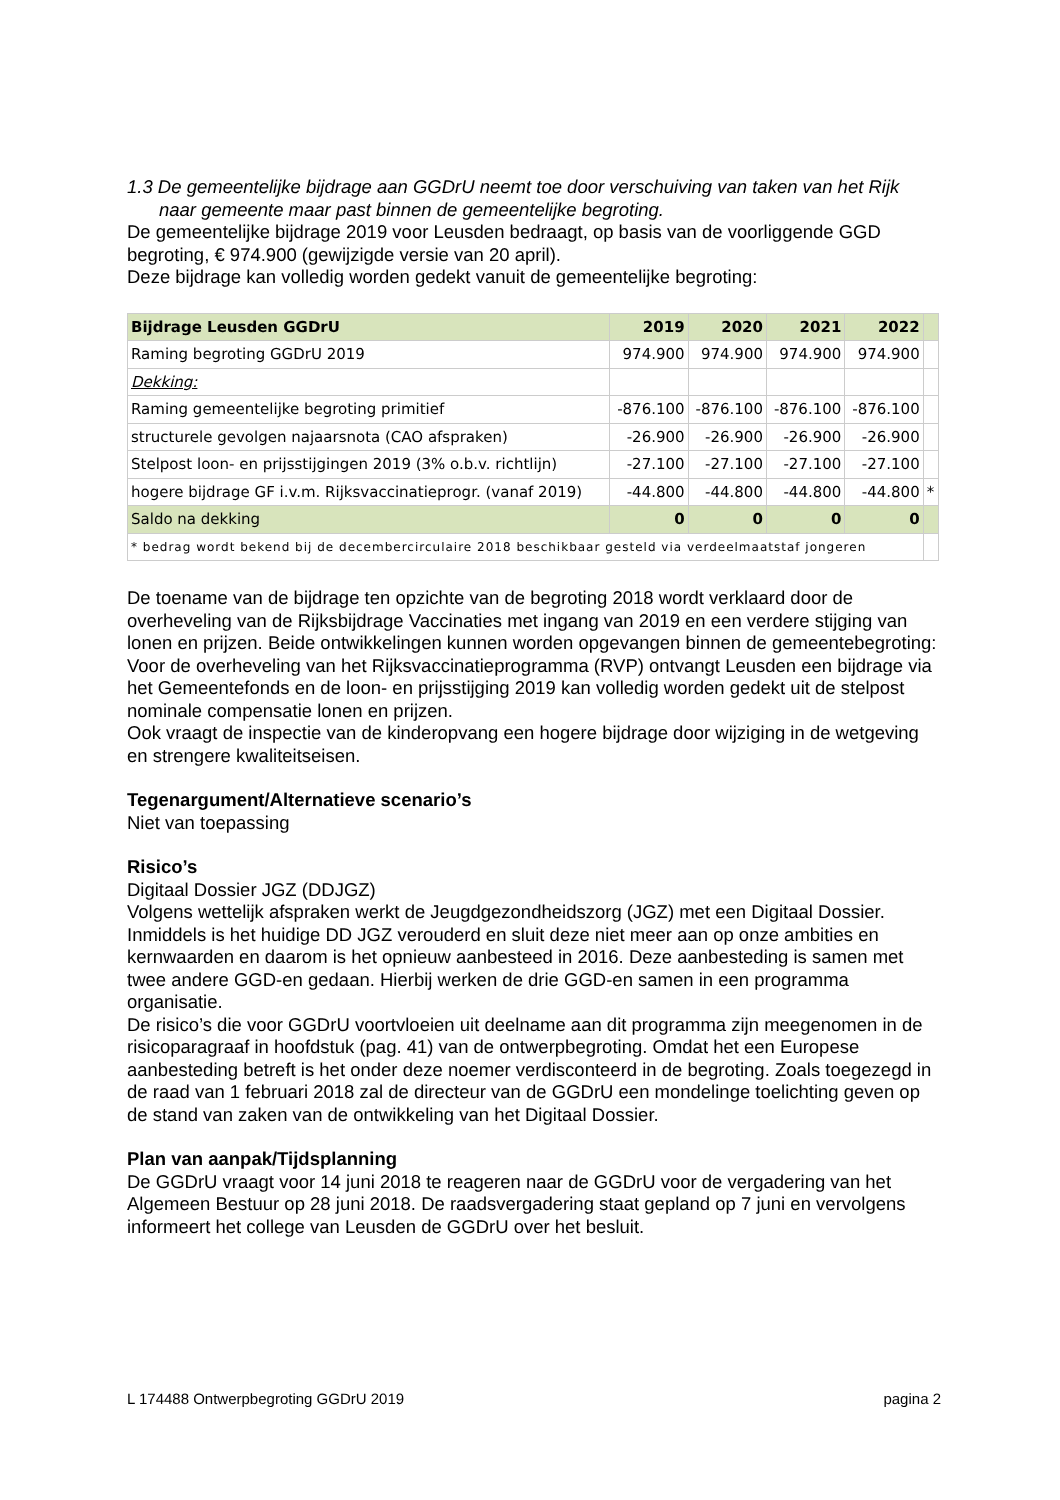1.3 De gemeentelijke bijdrage aan GGDrU neemt toe door verschuiving van taken van het Rijk naar gemeente maar past binnen de gemeentelijke begroting.
De gemeentelijke bijdrage 2019 voor Leusden bedraagt, op basis van de voorliggende GGD begroting, € 974.900 (gewijzigde versie van 20 april).
Deze bijdrage kan volledig worden gedekt vanuit de gemeentelijke begroting:
| Bijdrage Leusden GGDrU | 2019 | 2020 | 2021 | 2022 | |
| Raming begroting GGDrU 2019 | 974.900 | 974.900 | 974.900 | 974.900 | |
| Dekking: | | | | | |
| Raming gemeentelijke begroting primitief | -876.100 | -876.100 | -876.100 | -876.100 | |
| structurele gevolgen najaarsnota (CAO afspraken) | -26.900 | -26.900 | -26.900 | -26.900 | |
| Stelpost loon- en prijsstijgingen 2019 (3% o.b.v. richtlijn) | -27.100 | -27.100 | -27.100 | -27.100 | |
| hogere bijdrage GF i.v.m. Rijksvaccinatieprogr. (vanaf 2019) | -44.800 | -44.800 | -44.800 | -44.800 | * |
| Saldo na dekking | 0 | 0 | 0 | 0 | |
| * bedrag wordt bekend bij de decembercirculaire 2018 beschikbaar gesteld via verdeelmaatstaf jongeren | | | | | |
De toename van de bijdrage ten opzichte van de begroting 2018 wordt verklaard door de overheveling van de Rijksbijdrage Vaccinaties met ingang van 2019 en een verdere stijging van lonen en prijzen. Beide ontwikkelingen kunnen worden opgevangen binnen de gemeentebegroting: Voor de overheveling van het Rijksvaccinatieprogramma (RVP) ontvangt Leusden een bijdrage via het Gemeentefonds en de loon- en prijsstijging 2019 kan volledig worden gedekt uit de stelpost nominale compensatie lonen en prijzen.
Ook vraagt de inspectie van de kinderopvang een hogere bijdrage door wijziging in de wetgeving en strengere kwaliteitseisen.
Tegenargument/Alternatieve scenario’s
Niet van toepassing
Risico’s
Digitaal Dossier JGZ (DDJGZ)
Volgens wettelijk afspraken werkt de Jeugdgezondheidszorg (JGZ) met een Digitaal Dossier. Inmiddels is het huidige DD JGZ verouderd en sluit deze niet meer aan op onze ambities en kernwaarden en daarom is het opnieuw aanbesteed in 2016. Deze aanbesteding is samen met twee andere GGD-en gedaan. Hierbij werken de drie GGD-en samen in een programma organisatie.
De risico’s die voor GGDrU voortvloeien uit deelname aan dit programma zijn meegenomen in de risicoparagraaf in hoofdstuk (pag. 41) van de ontwerpbegroting. Omdat het een Europese aanbesteding betreft is het onder deze noemer verdisconteerd in de begroting. Zoals toegezegd in de raad van 1 februari 2018 zal de directeur van de GGDrU een mondelinge toelichting geven op de stand van zaken van de ontwikkeling van het Digitaal Dossier.
Plan van aanpak/Tijdsplanning
De GGDrU vraagt voor 14 juni 2018 te reageren naar de GGDrU voor de vergadering van het Algemeen Bestuur op 28 juni 2018. De raadsvergadering staat gepland op 7 juni en vervolgens informeert het college van Leusden de GGDrU over het besluit.
L 174488 Ontwerpbegroting GGDrU 2019 pagina 2